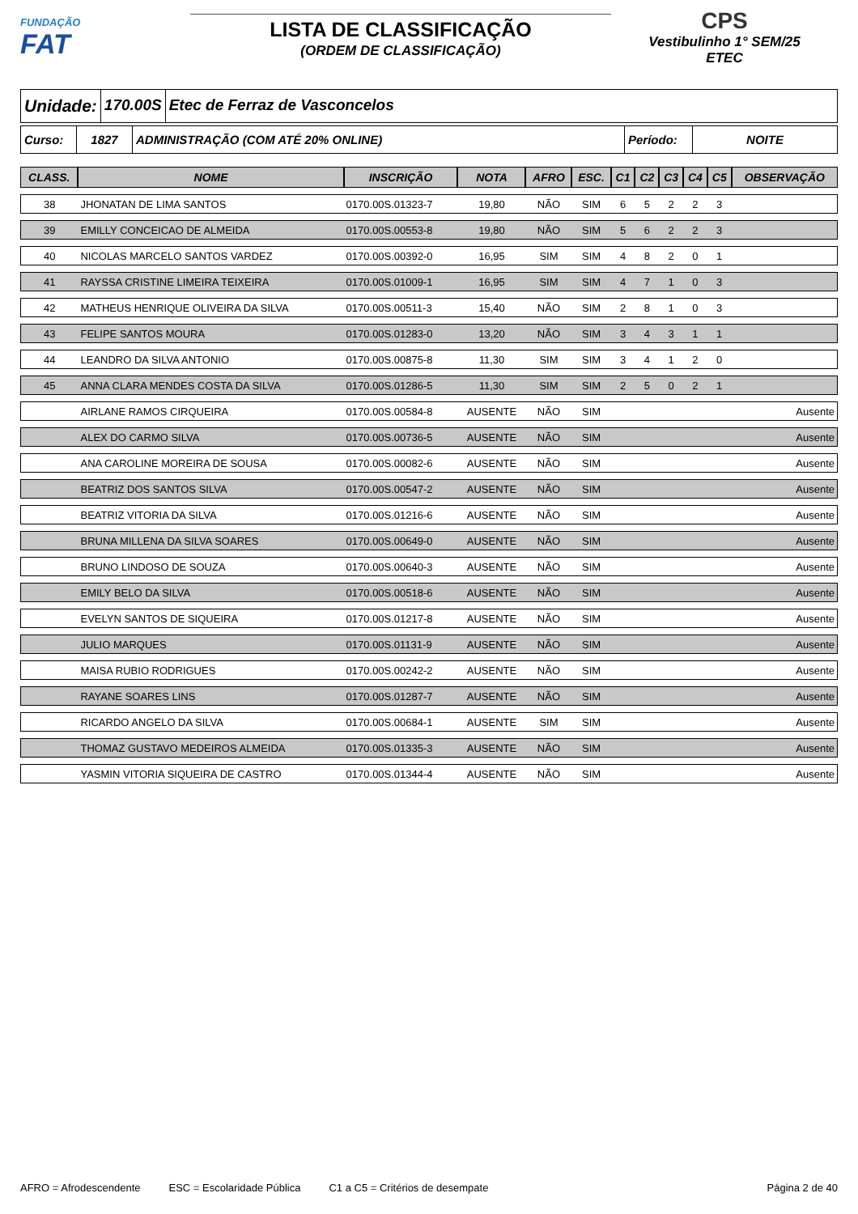FUNDAÇÃO
FAT
LISTA DE CLASSIFICAÇÃO
(ORDEM DE CLASSIFICAÇÃO)
CPS
Vestibulinho 1° SEM/25
ETEC
Unidade: 170.00S Etec de Ferraz de Vasconcelos
Curso: 1827 ADMINISTRAÇÃO (COM ATÉ 20% ONLINE)
Período: NOITE
| CLASS. | NOME | INSCRIÇÃO | NOTA | AFRO | ESC. | C1 | C2 | C3 | C4 | C5 | OBSERVAÇÃO |
| --- | --- | --- | --- | --- | --- | --- | --- | --- | --- | --- | --- |
| 38 | JHONATAN DE LIMA SANTOS | 0170.00S.01323-7 | 19,80 | NÃO | SIM | 6 | 5 | 2 | 2 | 3 | |
| 39 | EMILLY CONCEICAO DE ALMEIDA | 0170.00S.00553-8 | 19,80 | NÃO | SIM | 5 | 6 | 2 | 2 | 3 | |
| 40 | NICOLAS MARCELO SANTOS VARDEZ | 0170.00S.00392-0 | 16,95 | SIM | SIM | 4 | 8 | 2 | 0 | 1 | |
| 41 | RAYSSA CRISTINE LIMEIRA TEIXEIRA | 0170.00S.01009-1 | 16,95 | SIM | SIM | 4 | 7 | 1 | 0 | 3 | |
| 42 | MATHEUS HENRIQUE OLIVEIRA DA SILVA | 0170.00S.00511-3 | 15,40 | NÃO | SIM | 2 | 8 | 1 | 0 | 3 | |
| 43 | FELIPE SANTOS MOURA | 0170.00S.01283-0 | 13,20 | NÃO | SIM | 3 | 4 | 3 | 1 | 1 | |
| 44 | LEANDRO DA SILVA ANTONIO | 0170.00S.00875-8 | 11,30 | SIM | SIM | 3 | 4 | 1 | 2 | 0 | |
| 45 | ANNA CLARA MENDES COSTA DA SILVA | 0170.00S.01286-5 | 11,30 | SIM | SIM | 2 | 5 | 0 | 2 | 1 | |
| | AIRLANE RAMOS CIRQUEIRA | 0170.00S.00584-8 | AUSENTE | NÃO | SIM | | | | | | Ausente |
| | ALEX DO CARMO SILVA | 0170.00S.00736-5 | AUSENTE | NÃO | SIM | | | | | | Ausente |
| | ANA CAROLINE MOREIRA DE SOUSA | 0170.00S.00082-6 | AUSENTE | NÃO | SIM | | | | | | Ausente |
| | BEATRIZ DOS SANTOS SILVA | 0170.00S.00547-2 | AUSENTE | NÃO | SIM | | | | | | Ausente |
| | BEATRIZ VITORIA DA SILVA | 0170.00S.01216-6 | AUSENTE | NÃO | SIM | | | | | | Ausente |
| | BRUNA MILLENA DA SILVA SOARES | 0170.00S.00649-0 | AUSENTE | NÃO | SIM | | | | | | Ausente |
| | BRUNO LINDOSO DE SOUZA | 0170.00S.00640-3 | AUSENTE | NÃO | SIM | | | | | | Ausente |
| | EMILY BELO DA SILVA | 0170.00S.00518-6 | AUSENTE | NÃO | SIM | | | | | | Ausente |
| | EVELYN SANTOS DE SIQUEIRA | 0170.00S.01217-8 | AUSENTE | NÃO | SIM | | | | | | Ausente |
| | JULIO MARQUES | 0170.00S.01131-9 | AUSENTE | NÃO | SIM | | | | | | Ausente |
| | MAISA RUBIO RODRIGUES | 0170.00S.00242-2 | AUSENTE | NÃO | SIM | | | | | | Ausente |
| | RAYANE SOARES LINS | 0170.00S.01287-7 | AUSENTE | NÃO | SIM | | | | | | Ausente |
| | RICARDO ANGELO DA SILVA | 0170.00S.00684-1 | AUSENTE | SIM | SIM | | | | | | Ausente |
| | THOMAZ GUSTAVO MEDEIROS ALMEIDA | 0170.00S.01335-3 | AUSENTE | NÃO | SIM | | | | | | Ausente |
| | YASMIN VITORIA SIQUEIRA DE CASTRO | 0170.00S.01344-4 | AUSENTE | NÃO | SIM | | | | | | Ausente |
AFRO = Afrodescendente ESC = Escolaridade Pública C1 a C5 = Critérios de desempate Página 2 de 40